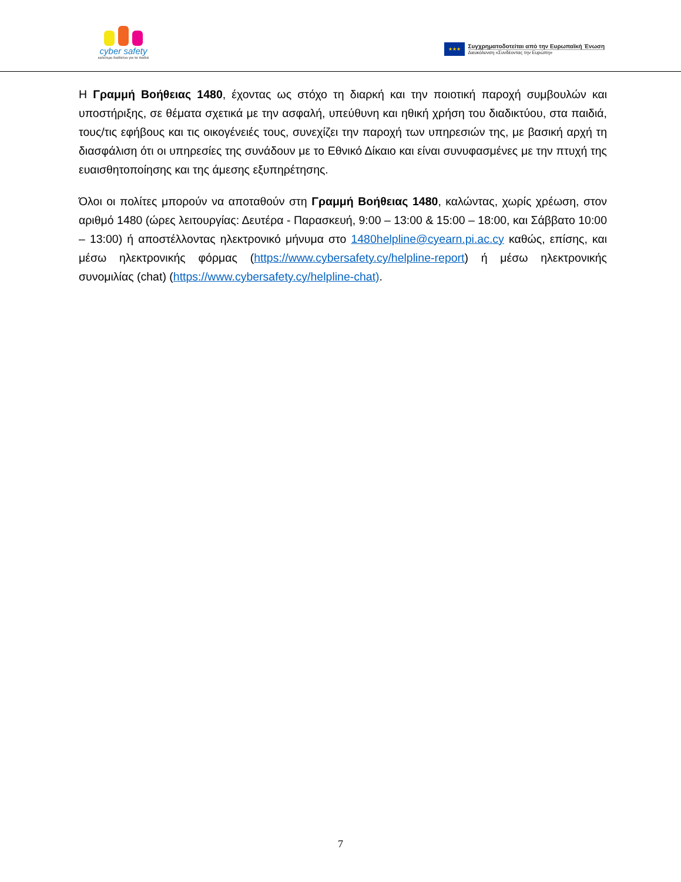cyber safety
καλύτερο διαδίκτυο για τα παιδιά
★★★
Συγχρηματοδοτείται από την Ευρωπαϊκή Ένωση
Διευκόλυνση «Συνδέοντας την Ευρώπη»
Η Γραμμή Βοήθειας 1480, έχοντας ως στόχο τη διαρκή και την ποιοτική παροχή συμβουλών και υποστήριξης, σε θέματα σχετικά με την ασφαλή, υπεύθυνη και ηθική χρήση του διαδικτύου, στα παιδιά, τους/τις εφήβους και τις οικογένειές τους, συνεχίζει την παροχή των υπηρεσιών της, με βασική αρχή τη διασφάλιση ότι οι υπηρεσίες της συνάδουν με το Εθνικό Δίκαιο και είναι συνυφασμένες με την πτυχή της ευαισθητοποίησης και της άμεσης εξυπηρέτησης.
Όλοι οι πολίτες μπορούν να αποταθούν στη Γραμμή Βοήθειας 1480, καλώντας, χωρίς χρέωση, στον αριθμό 1480 (ώρες λειτουργίας: Δευτέρα - Παρασκευή, 9:00 – 13:00 & 15:00 – 18:00, και Σάββατο 10:00 – 13:00) ή αποστέλλοντας ηλεκτρονικό μήνυμα στο 1480helpline@cyearn.pi.ac.cy καθώς, επίσης, και μέσω ηλεκτρονικής φόρμας (https://www.cybersafety.cy/helpline-report) ή μέσω ηλεκτρονικής συνομιλίας (chat) (https://www.cybersafety.cy/helpline-chat).
7